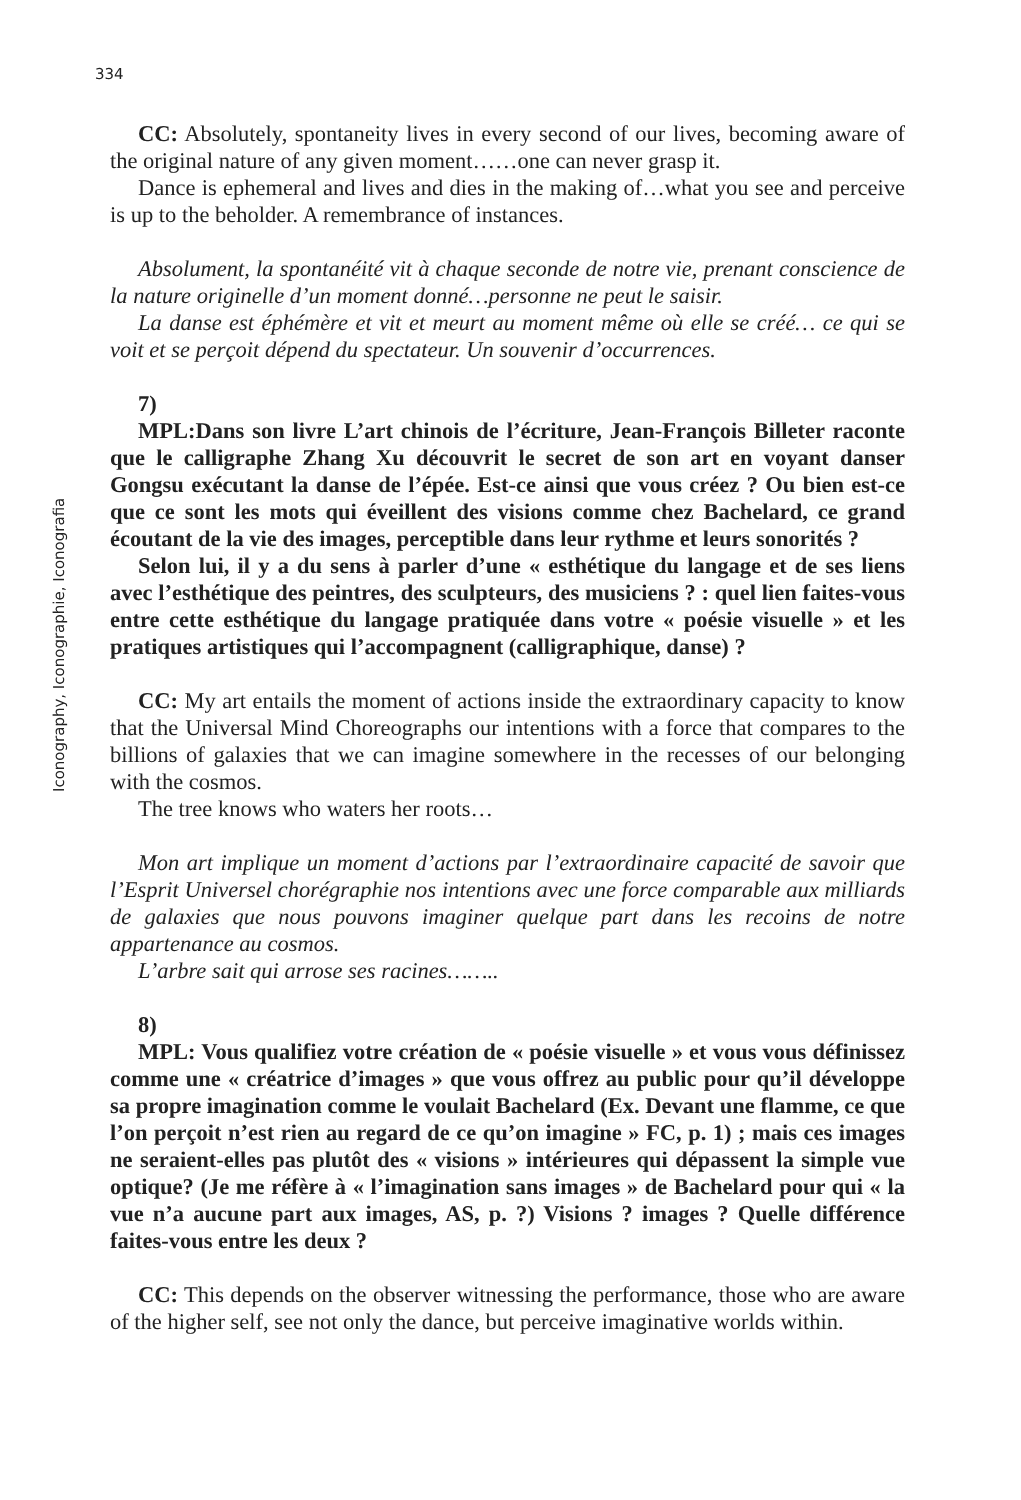334
Iconography, Iconographie, Iconografia
CC: Absolutely, spontaneity lives in every second of our lives, becoming aware of the original nature of any given moment……one can never grasp it.
Dance is ephemeral and lives and dies in the making of…what you see and perceive is up to the beholder. A remembrance of instances.
Absolument, la spontanéité vit à chaque seconde de notre vie, prenant conscience de la nature originelle d’un moment donné…personne ne peut le saisir.
La danse est éphémère et vit et meurt au moment même où elle se créé… ce qui se voit et se perçoit dépend du spectateur. Un souvenir d’occurrences.
7)
MPL:Dans son livre L’art chinois de l’écriture, Jean-François Billeter raconte que le calligraphe Zhang Xu découvrit le secret de son art en voyant danser Gongsu exécutant la danse de l’épée. Est-ce ainsi que vous créez ? Ou bien est-ce que ce sont les mots qui éveillent des visions comme chez Bachelard, ce grand écoutant de la vie des images, perceptible dans leur rythme et leurs sonorités ?
Selon lui, il y a du sens à parler d’une « esthétique du langage et de ses liens avec l’esthétique des peintres, des sculpteurs, des musiciens ? : quel lien faites-vous entre cette esthétique du langage pratiquée dans votre « poésie visuelle » et les pratiques artistiques qui l’accompagnent (calligraphique, danse) ?
CC: My art entails the moment of actions inside the extraordinary capacity to know that the Universal Mind Choreographs our intentions with a force that compares to the billions of galaxies that we can imagine somewhere in the recesses of our belonging with the cosmos.
The tree knows who waters her roots…
Mon art implique un moment d’actions par l’extraordinaire capacité de savoir que l’Esprit Universel chorégraphie nos intentions avec une force comparable aux milliards de galaxies que nous pouvons imaginer quelque part dans les recoins de notre appartenance au cosmos.
L’arbre sait qui arrose ses racines……..
8)
MPL: Vous qualifiez votre création de « poésie visuelle » et vous vous définissez comme une « créatrice d’images » que vous offrez au public pour qu’il développe sa propre imagination comme le voulait Bachelard (Ex. Devant une flamme, ce que l’on perçoit n’est rien au regard de ce qu’on imagine » FC, p. 1) ; mais ces images ne seraient-elles pas plutôt des « visions » intérieures qui dépassent la simple vue optique? (Je me réfère à « l’imagination sans images » de Bachelard pour qui « la vue n’a aucune part aux images, AS, p. ?) Visions ? images ? Quelle différence faites-vous entre les deux ?
CC: This depends on the observer witnessing the performance, those who are aware of the higher self, see not only the dance, but perceive imaginative worlds within.